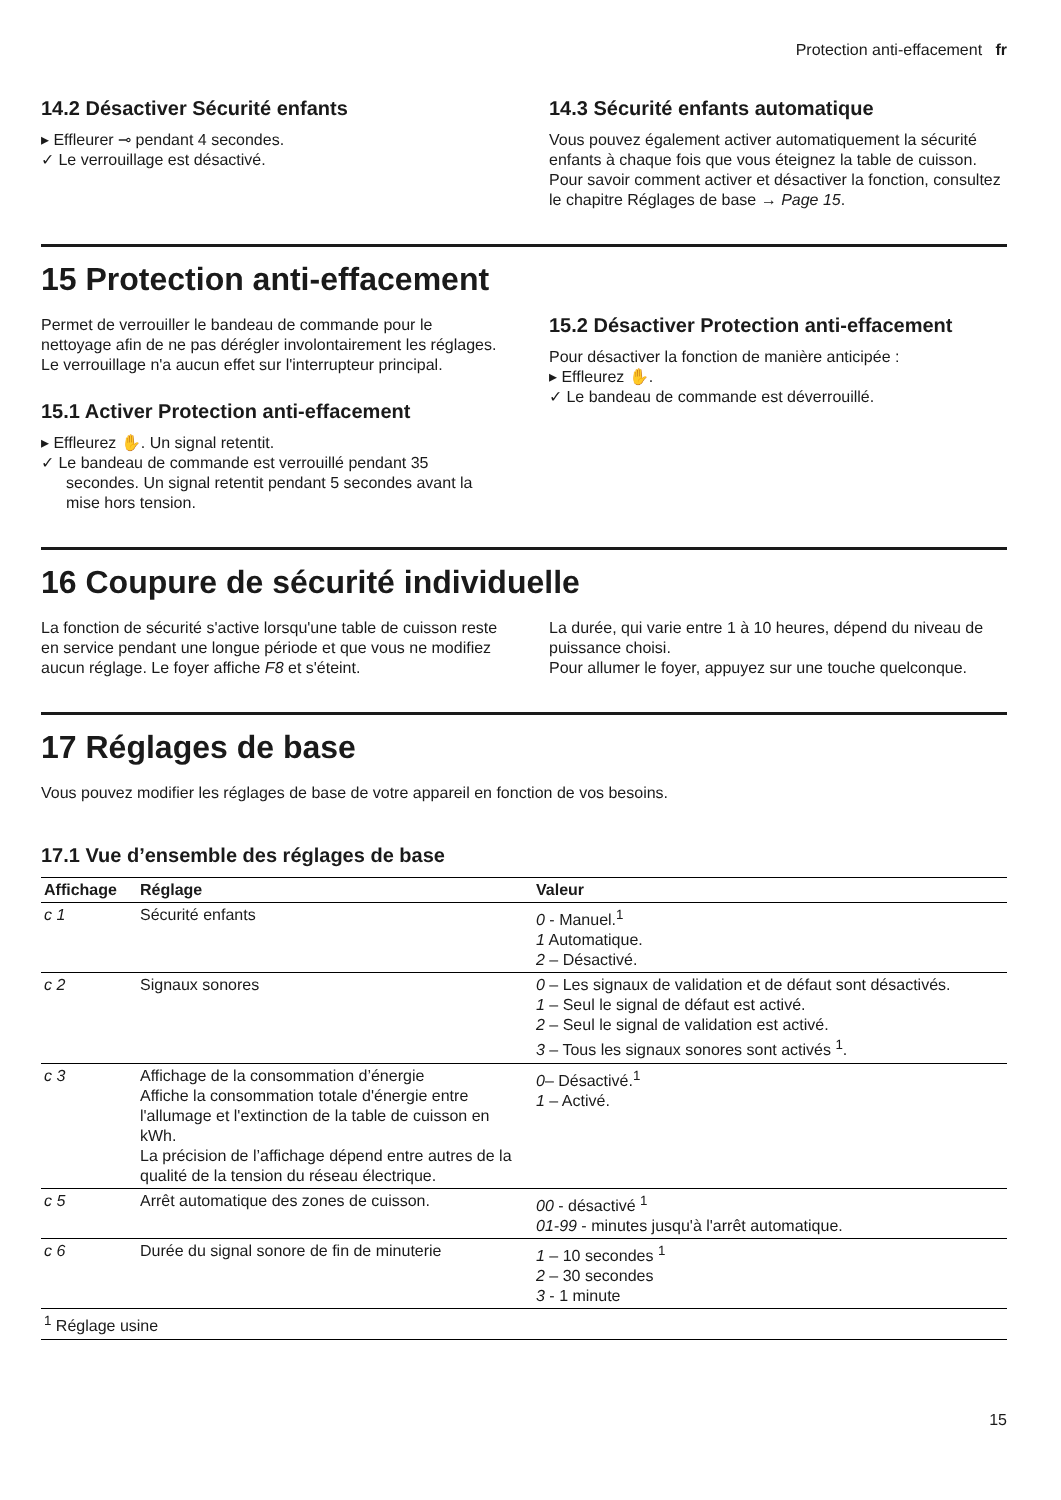Protection anti-effacement fr
14.2 Désactiver Sécurité enfants
▸ Effleurer ⊸ pendant 4 secondes.
✓ Le verrouillage est désactivé.
14.3 Sécurité enfants automatique
Vous pouvez également activer automatiquement la sécurité enfants à chaque fois que vous éteignez la table de cuisson.
Pour savoir comment activer et désactiver la fonction, consultez le chapitre Réglages de base → Page 15.
15 Protection anti-effacement
Permet de verrouiller le bandeau de commande pour le nettoyage afin de ne pas dérégler involontairement les réglages.
Le verrouillage n'a aucun effet sur l'interrupteur principal.
15.1 Activer Protection anti-effacement
▸ Effleurez ✋. Un signal retentit.
✓ Le bandeau de commande est verrouillé pendant 35 secondes. Un signal retentit pendant 5 secondes avant la mise hors tension.
15.2 Désactiver Protection anti-effacement
Pour désactiver la fonction de manière anticipée :
▸ Effleurez ✋.
✓ Le bandeau de commande est déverrouillé.
16 Coupure de sécurité individuelle
La fonction de sécurité s'active lorsqu'une table de cuisson reste en service pendant une longue période et que vous ne modifiez aucun réglage. Le foyer affiche F8 et s'éteint.
La durée, qui varie entre 1 à 10 heures, dépend du niveau de puissance choisi.
Pour allumer le foyer, appuyez sur une touche quelconque.
17 Réglages de base
Vous pouvez modifier les réglages de base de votre appareil en fonction de vos besoins.
17.1 Vue d’ensemble des réglages de base
| Affichage | Réglage | Valeur |
| --- | --- | --- |
| c 1 | Sécurité enfants | 0 - Manuel.<sup>1</sup> 1 Automatique. 2 – Désactivé. |
| c 2 | Signaux sonores | 0 – Les signaux de validation et de défaut sont désactivés. 1 – Seul le signal de défaut est activé. 2 – Seul le signal de validation est activé. 3 – Tous les signaux sonores sont activés <sup>1</sup>. |
| c 3 | Affichage de la consommation d’énergie Affiche la consommation totale d'énergie entre l'allumage et l'extinction de la table de cuisson en kWh. La précision de l’affichage dépend entre autres de la qualité de la tension du réseau électrique. | 0 – Désactivé.<sup>1</sup> 1 – Activé. |
| c 5 | Arrêt automatique des zones de cuisson. | 00 - désactivé <sup>1</sup> 01-99 - minutes jusqu'à l'arrêt automatique. |
| c 6 | Durée du signal sonore de fin de minuterie | 1 – 10 secondes <sup>1</sup> 2 – 30 secondes 3 - 1 minute |
| <sup>1</sup> Réglage usine | | |
15